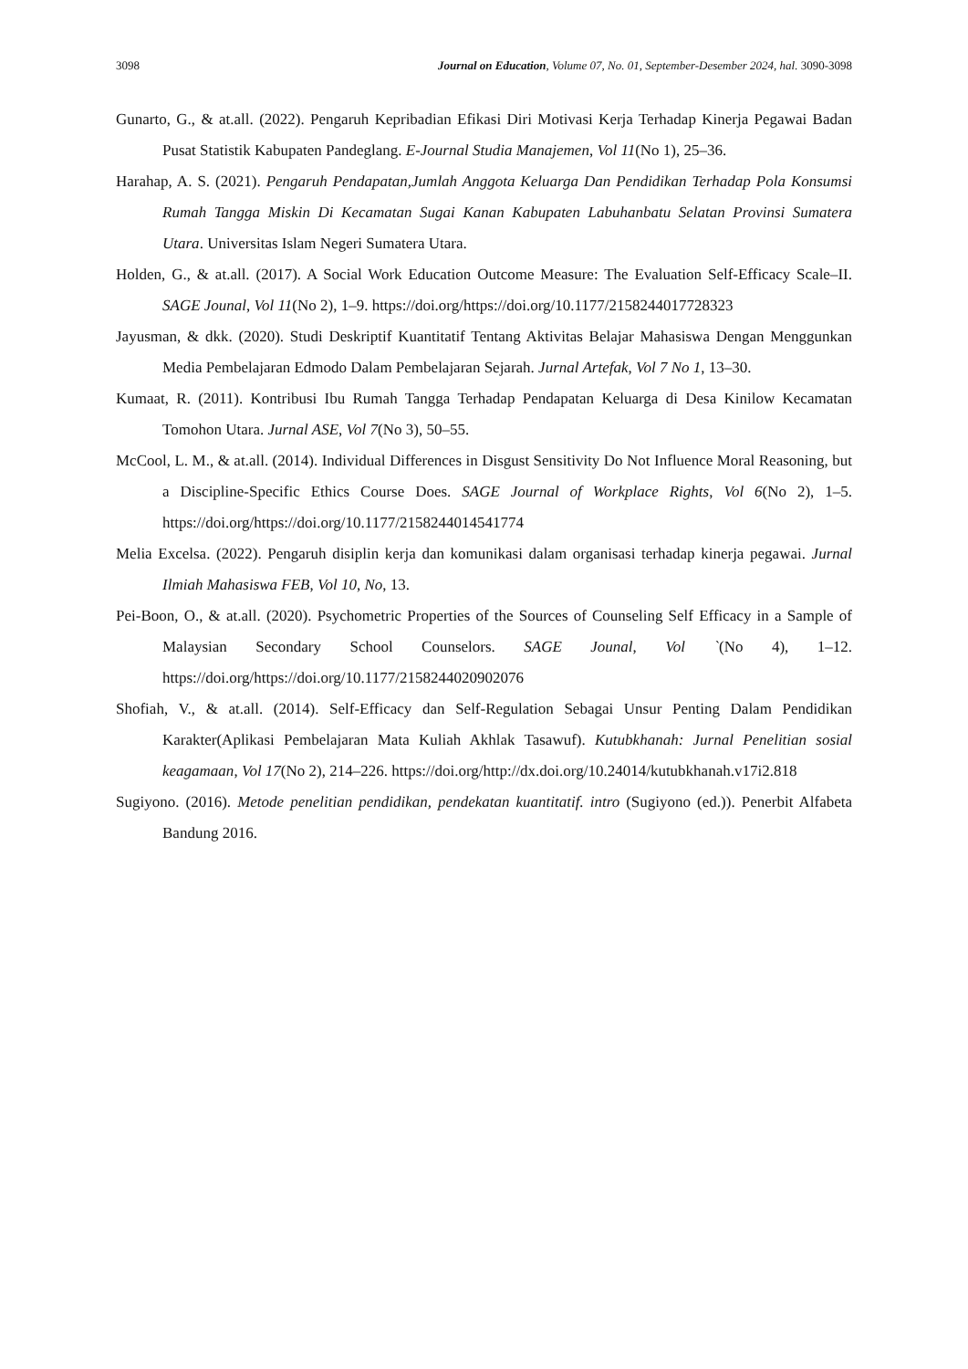3098 Journal on Education, Volume 07, No. 01, September-Desember 2024, hal. 3090-3098
Gunarto, G., & at.all. (2022). Pengaruh Kepribadian Efikasi Diri Motivasi Kerja Terhadap Kinerja Pegawai Badan Pusat Statistik Kabupaten Pandeglang. E-Journal Studia Manajemen, Vol 11(No 1), 25–36.
Harahap, A. S. (2021). Pengaruh Pendapatan,Jumlah Anggota Keluarga Dan Pendidikan Terhadap Pola Konsumsi Rumah Tangga Miskin Di Kecamatan Sugai Kanan Kabupaten Labuhanbatu Selatan Provinsi Sumatera Utara. Universitas Islam Negeri Sumatera Utara.
Holden, G., & at.all. (2017). A Social Work Education Outcome Measure: The Evaluation Self-Efficacy Scale–II. SAGE Jounal, Vol 11(No 2), 1–9. https://doi.org/https://doi.org/10.1177/2158244017728323
Jayusman, & dkk. (2020). Studi Deskriptif Kuantitatif Tentang Aktivitas Belajar Mahasiswa Dengan Menggunkan Media Pembelajaran Edmodo Dalam Pembelajaran Sejarah. Jurnal Artefak, Vol 7 No 1, 13–30.
Kumaat, R. (2011). Kontribusi Ibu Rumah Tangga Terhadap Pendapatan Keluarga di Desa Kinilow Kecamatan Tomohon Utara. Jurnal ASE, Vol 7(No 3), 50–55.
McCool, L. M., & at.all. (2014). Individual Differences in Disgust Sensitivity Do Not Influence Moral Reasoning, but a Discipline-Specific Ethics Course Does. SAGE Journal of Workplace Rights, Vol 6(No 2), 1–5. https://doi.org/https://doi.org/10.1177/2158244014541774
Melia Excelsa. (2022). Pengaruh disiplin kerja dan komunikasi dalam organisasi terhadap kinerja pegawai. Jurnal Ilmiah Mahasiswa FEB, Vol 10, No, 13.
Pei-Boon, O., & at.all. (2020). Psychometric Properties of the Sources of Counseling Self Efficacy in a Sample of Malaysian Secondary School Counselors. SAGE Jounal, Vol `(No 4), 1–12. https://doi.org/https://doi.org/10.1177/2158244020902076
Shofiah, V., & at.all. (2014). Self-Efficacy dan Self-Regulation Sebagai Unsur Penting Dalam Pendidikan Karakter(Aplikasi Pembelajaran Mata Kuliah Akhlak Tasawuf). Kutubkhanah: Jurnal Penelitian sosial keagamaan, Vol 17(No 2), 214–226. https://doi.org/http://dx.doi.org/10.24014/kutubkhanah.v17i2.818
Sugiyono. (2016). Metode penelitian pendidikan, pendekatan kuantitatif. intro (Sugiyono (ed.)). Penerbit Alfabeta Bandung 2016.